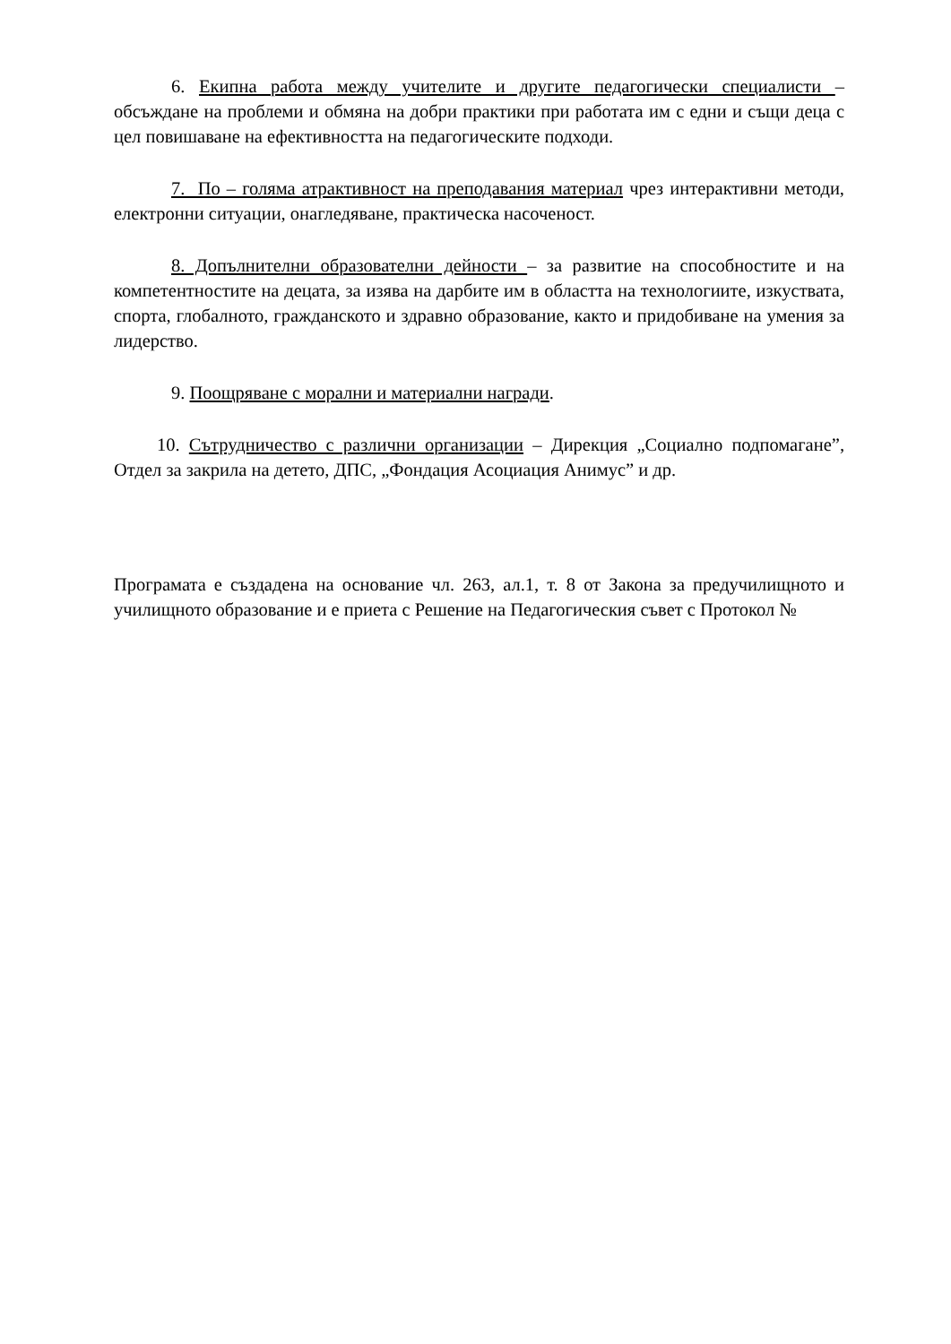6. Екипна работа между учителите и другите педагогически специалисти – обсъждане на проблеми и обмяна на добри практики при работата им с едни и същи деца с цел повишаване на ефективността на педагогическите подходи.
7. По – голяма атрактивност на преподавания материал чрез интерактивни методи, електронни ситуации, онагледяване, практическа насоченост.
8. Допълнителни образователни дейности – за развитие на способностите и на компетентностите на децата, за изява на дарбите им в областта на технологиите, изкуствата, спорта, глобалното, гражданското и здравно образование, както и придобиване на умения за лидерство.
9. Поощряване с морални и материални награди.
10. Сътрудничество с различни организации – Дирекция „Социално подпомагане”, Отдел за закрила на детето, ДПС, „Фондация Асоциация Анимус” и др.
Програмата е създадена на основание чл. 263, ал.1, т. 8 от Закона за предучилищното и училищното образование и е приета с Решение на Педагогическия съвет с Протокол №